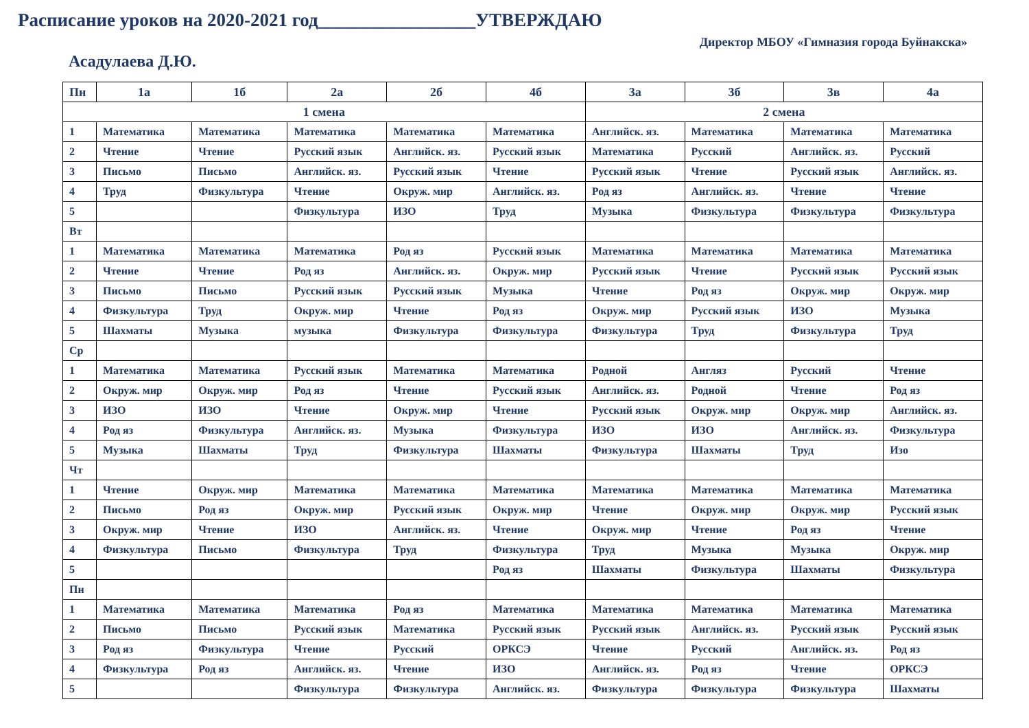Расписание уроков на 2020-2021 год_________________УТВЕРЖДАЮ
Директор МБОУ «Гимназия города Буйнакска»
Асадулаева Д.Ю.
| Пн | 1а | 1б | 2а | 2б | 4б | 3а | 3б | 3в | 4а |
| --- | --- | --- | --- | --- | --- | --- | --- | --- | --- |
| 1 смена | | | | | | 2 смена | | | |
| 1 | Математика | Математика | Математика | Математика | Математика | Английск. яз. | Математика | Математика | Математика |
| 2 | Чтение | Чтение | Русский язык | Английск. яз. | Русский язык | Математика | Русский | Английск. яз. | Русский |
| 3 | Письмо | Письмо | Английск. яз. | Русский язык | Чтение | Русский язык | Чтение | Русский язык | Английск. яз. |
| 4 | Труд | Физкультура | Чтение | Окруж. мир | Английск. яз. | Род яз | Английск. яз. | Чтение | Чтение |
| 5 | | | Физкультура | ИЗО | Труд | Музыка | Физкультура | Физкультура | Физкультура |
| Вт | | | | | | | | | |
| 1 | Математика | Математика | Математика | Род яз | Русский язык | Математика | Математика | Математика | Математика |
| 2 | Чтение | Чтение | Род яз | Английск. яз. | Окруж. мир | Русский язык | Чтение | Русский язык | Русский язык |
| 3 | Письмо | Письмо | Русский язык | Русский язык | Музыка | Чтение | Род яз | Окруж. мир | Окруж. мир |
| 4 | Физкультура | Труд | Окруж. мир | Чтение | Род яз | Окруж. мир | Русский язык | ИЗО | Музыка |
| 5 | Шахматы | Музыка | музыка | Физкультура | Физкультура | Физкультура | Труд | Физкультура | Труд |
| Ср | | | | | | | | | |
| 1 | Математика | Математика | Русский язык | Математика | Математика | Родной | Англяз | Русский | Чтение |
| 2 | Окруж. мир | Окруж. мир | Род яз | Чтение | Русский язык | Английск. яз. | Родной | Чтение | Род яз |
| 3 | ИЗО | ИЗО | Чтение | Окруж. мир | Чтение | Русский язык | Окруж. мир | Окруж. мир | Английск. яз. |
| 4 | Род яз | Физкультура | Английск. яз. | Музыка | Физкультура | ИЗО | ИЗО | Английск. яз. | Физкультура |
| 5 | Музыка | Шахматы | Труд | Физкультура | Шахматы | Физкультура | Шахматы | Труд | Изо |
| Чт | | | | | | | | | |
| 1 | Чтение | Окруж. мир | Математика | Математика | Математика | Математика | Математика | Математика | Математика |
| 2 | Письмо | Род яз | Окруж. мир | Русский язык | Окруж. мир | Чтение | Окруж. мир | Окруж. мир | Русский язык |
| 3 | Окруж. мир | Чтение | ИЗО | Английск. яз. | Чтение | Окруж. мир | Чтение | Род яз | Чтение |
| 4 | Физкультура | Письмо | Физкультура | Труд | Физкультура | Труд | Музыка | Музыка | Окруж. мир |
| 5 | | | | | Род яз | Шахматы | Физкультура | Шахматы | Физкультура |
| Пн | | | | | | | | | |
| 1 | Математика | Математика | Математика | Род яз | Математика | Математика | Математика | Математика | Математика |
| 2 | Письмо | Письмо | Русский язык | Математика | Русский язык | Русский язык | Английск. яз. | Русский язык | Русский язык |
| 3 | Род яз | Физкультура | Чтение | Русский | ОРКСЭ | Чтение | Русский | Английск. яз. | Род яз |
| 4 | Физкультура | Род яз | Английск. яз. | Чтение | ИЗО | Английск. яз. | Род яз | Чтение | ОРКСЭ |
| 5 | | | Физкультура | Физкультура | Английск. яз. | Физкультура | Физкультура | Физкультура | Шахматы |